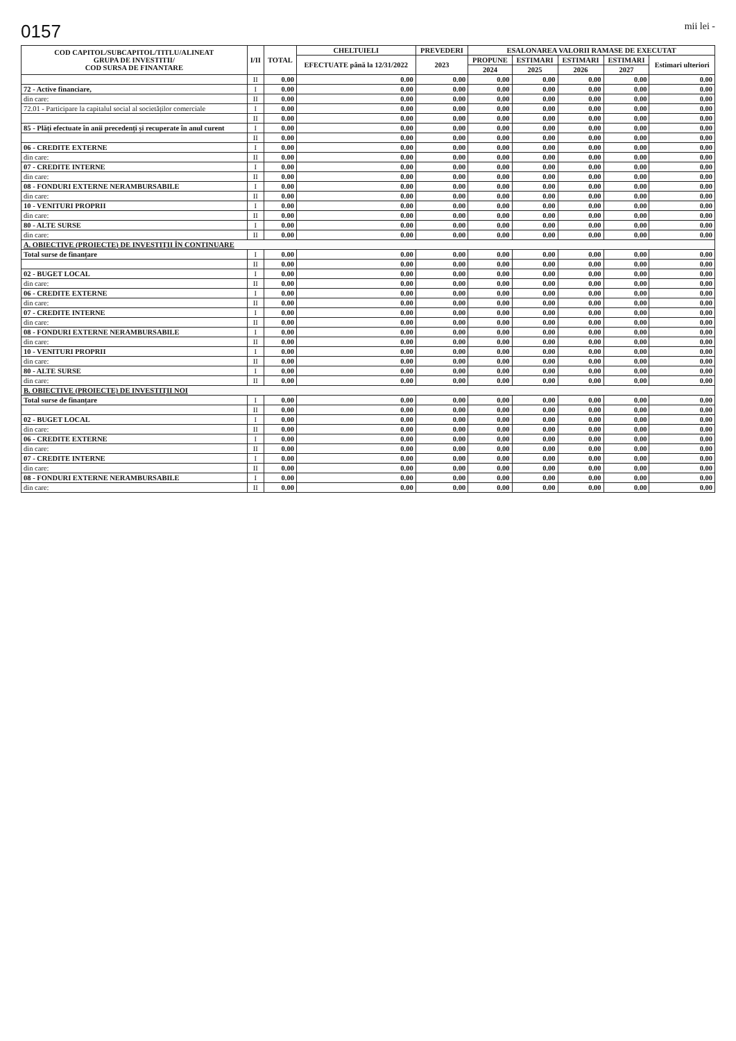0157 mii lei -
| COD CAPITOL/SUBCAPITOL/TITLU/ALINEAT GRUPA DE INVESTITII/ COD SURSA DE FINANTARE | I/II | TOTAL | CHELTUIELI | PREVEDERI | ESALONAREA VALORII RAMASE DE EXECUTAT | | | | |
| --- | --- | --- | --- | --- | --- | --- | --- | --- | --- |
| | | | EFECTUATE până la 12/31/2022 | 2023 | PROPUNE | ESTIMARI | ESTIMARI | ESTIMARI | Estimari ulteriori |
| | | | | | 2024 | 2025 | 2026 | 2027 | |
| | II | 0.00 | 0.00 | 0.00 | 0.00 | 0.00 | 0.00 | 0.00 | 0.00 |
| 72 - Active financiare, | I | 0.00 | 0.00 | 0.00 | 0.00 | 0.00 | 0.00 | 0.00 | 0.00 |
| din care: | II | 0.00 | 0.00 | 0.00 | 0.00 | 0.00 | 0.00 | 0.00 | 0.00 |
| 72.01 - Participare la capitalul social al societăților comerciale | I | 0.00 | 0.00 | 0.00 | 0.00 | 0.00 | 0.00 | 0.00 | 0.00 |
| | II | 0.00 | 0.00 | 0.00 | 0.00 | 0.00 | 0.00 | 0.00 | 0.00 |
| 85 - Plăți efectuate în anii precedenți și recuperate în anul curent | I | 0.00 | 0.00 | 0.00 | 0.00 | 0.00 | 0.00 | 0.00 | 0.00 |
| | II | 0.00 | 0.00 | 0.00 | 0.00 | 0.00 | 0.00 | 0.00 | 0.00 |
| 06 - CREDITE EXTERNE | I | 0.00 | 0.00 | 0.00 | 0.00 | 0.00 | 0.00 | 0.00 | 0.00 |
| din care: | II | 0.00 | 0.00 | 0.00 | 0.00 | 0.00 | 0.00 | 0.00 | 0.00 |
| 07 - CREDITE INTERNE | I | 0.00 | 0.00 | 0.00 | 0.00 | 0.00 | 0.00 | 0.00 | 0.00 |
| din care: | II | 0.00 | 0.00 | 0.00 | 0.00 | 0.00 | 0.00 | 0.00 | 0.00 |
| 08 - FONDURI EXTERNE NERAMBURSABILE | I | 0.00 | 0.00 | 0.00 | 0.00 | 0.00 | 0.00 | 0.00 | 0.00 |
| din care: | II | 0.00 | 0.00 | 0.00 | 0.00 | 0.00 | 0.00 | 0.00 | 0.00 |
| 10 - VENITURI PROPRII | I | 0.00 | 0.00 | 0.00 | 0.00 | 0.00 | 0.00 | 0.00 | 0.00 |
| din care: | II | 0.00 | 0.00 | 0.00 | 0.00 | 0.00 | 0.00 | 0.00 | 0.00 |
| 80 - ALTE SURSE | I | 0.00 | 0.00 | 0.00 | 0.00 | 0.00 | 0.00 | 0.00 | 0.00 |
| din care: | II | 0.00 | 0.00 | 0.00 | 0.00 | 0.00 | 0.00 | 0.00 | 0.00 |
| A. OBIECTIVE (PROIECTE) DE INVESTIȚII ÎN CONTINUARE | | | | | | | | | |
| Total surse de finanțare | I | 0.00 | 0.00 | 0.00 | 0.00 | 0.00 | 0.00 | 0.00 | 0.00 |
| | II | 0.00 | 0.00 | 0.00 | 0.00 | 0.00 | 0.00 | 0.00 | 0.00 |
| 02 - BUGET LOCAL | I | 0.00 | 0.00 | 0.00 | 0.00 | 0.00 | 0.00 | 0.00 | 0.00 |
| din care: | II | 0.00 | 0.00 | 0.00 | 0.00 | 0.00 | 0.00 | 0.00 | 0.00 |
| 06 - CREDITE EXTERNE | I | 0.00 | 0.00 | 0.00 | 0.00 | 0.00 | 0.00 | 0.00 | 0.00 |
| din care: | II | 0.00 | 0.00 | 0.00 | 0.00 | 0.00 | 0.00 | 0.00 | 0.00 |
| 07 - CREDITE INTERNE | I | 0.00 | 0.00 | 0.00 | 0.00 | 0.00 | 0.00 | 0.00 | 0.00 |
| din care: | II | 0.00 | 0.00 | 0.00 | 0.00 | 0.00 | 0.00 | 0.00 | 0.00 |
| 08 - FONDURI EXTERNE NERAMBURSABILE | I | 0.00 | 0.00 | 0.00 | 0.00 | 0.00 | 0.00 | 0.00 | 0.00 |
| din care: | II | 0.00 | 0.00 | 0.00 | 0.00 | 0.00 | 0.00 | 0.00 | 0.00 |
| 10 - VENITURI PROPRII | I | 0.00 | 0.00 | 0.00 | 0.00 | 0.00 | 0.00 | 0.00 | 0.00 |
| din care: | II | 0.00 | 0.00 | 0.00 | 0.00 | 0.00 | 0.00 | 0.00 | 0.00 |
| 80 - ALTE SURSE | I | 0.00 | 0.00 | 0.00 | 0.00 | 0.00 | 0.00 | 0.00 | 0.00 |
| din care: | II | 0.00 | 0.00 | 0.00 | 0.00 | 0.00 | 0.00 | 0.00 | 0.00 |
| B. OBIECTIVE (PROIECTE) DE INVESTIȚII NOI | | | | | | | | | |
| Total surse de finanțare | I | 0.00 | 0.00 | 0.00 | 0.00 | 0.00 | 0.00 | 0.00 | 0.00 |
| | II | 0.00 | 0.00 | 0.00 | 0.00 | 0.00 | 0.00 | 0.00 | 0.00 |
| 02 - BUGET LOCAL | I | 0.00 | 0.00 | 0.00 | 0.00 | 0.00 | 0.00 | 0.00 | 0.00 |
| din care: | II | 0.00 | 0.00 | 0.00 | 0.00 | 0.00 | 0.00 | 0.00 | 0.00 |
| 06 - CREDITE EXTERNE | I | 0.00 | 0.00 | 0.00 | 0.00 | 0.00 | 0.00 | 0.00 | 0.00 |
| din care: | II | 0.00 | 0.00 | 0.00 | 0.00 | 0.00 | 0.00 | 0.00 | 0.00 |
| 07 - CREDITE INTERNE | I | 0.00 | 0.00 | 0.00 | 0.00 | 0.00 | 0.00 | 0.00 | 0.00 |
| din care: | II | 0.00 | 0.00 | 0.00 | 0.00 | 0.00 | 0.00 | 0.00 | 0.00 |
| 08 - FONDURI EXTERNE NERAMBURSABILE | I | 0.00 | 0.00 | 0.00 | 0.00 | 0.00 | 0.00 | 0.00 | 0.00 |
| din care: | II | 0.00 | 0.00 | 0.00 | 0.00 | 0.00 | 0.00 | 0.00 | 0.00 |